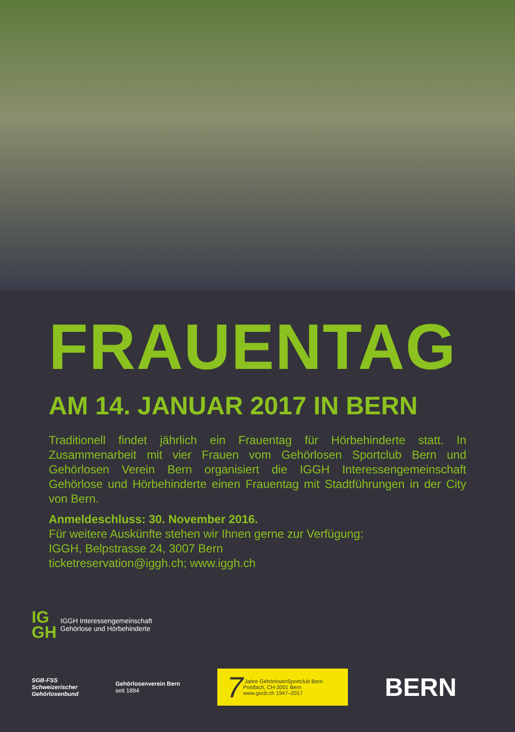FRAUENTAG
AM 14. JANUAR 2017 IN BERN
Traditionell findet jährlich ein Frauentag für Hörbehinderte statt. In Zusammenarbeit mit vier Frauen vom Gehörlosen Sportclub Bern und Gehörlosen Verein Bern organisiert die IGGH Interessengemeinschaft Gehörlose und Hörbehinderte einen Frauentag mit Stadtführungen in der City von Bern.
Anmeldeschluss: 30. November 2016.
Für weitere Auskünfte stehen wir Ihnen gerne zur Verfügung:
IGGH, Belpstrasse 24, 3007 Bern
ticketreservation@iggh.ch; www.iggh.ch
IG
GH IGGH Interessengemeinschaft
Gehörlose und Hörbehinderte
SGB-FSS
Schweizerischer
Gehörlosenbund
Gehörlosenverein Bern
seit 1894
7 Jahre GehörlosenSportclub Bern
Postfach, CH-3001 Bern
www.gscb.ch 1947–2017
BERN